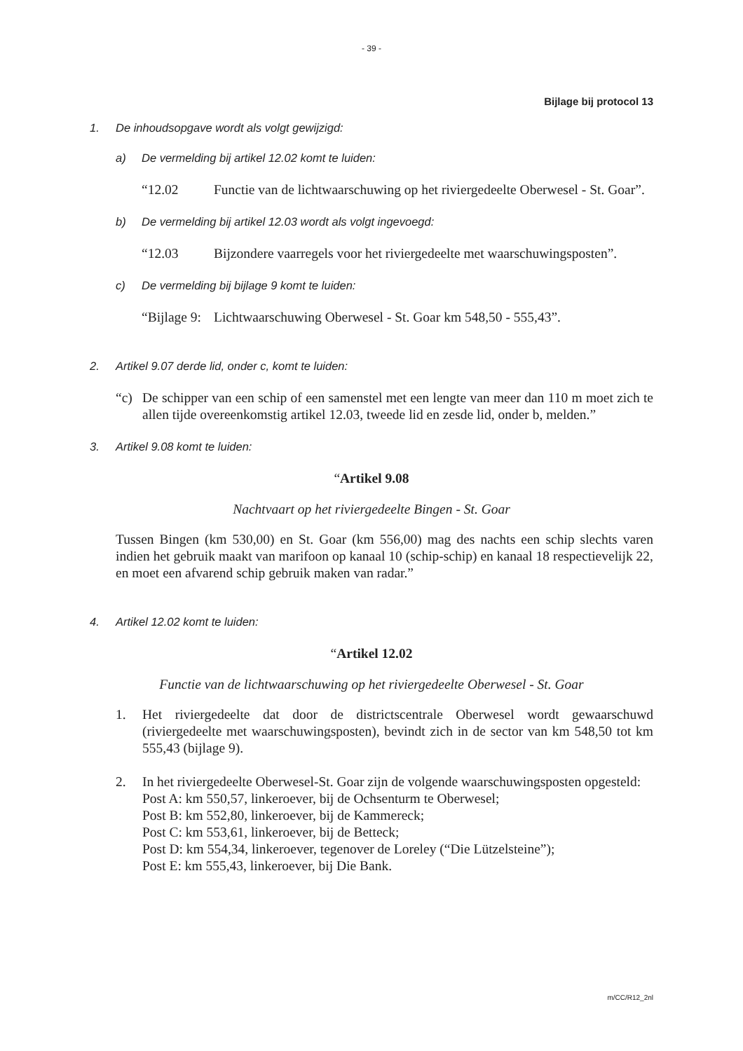- 39 -
Bijlage bij protocol 13
1. De inhoudsopgave wordt als volgt gewijzigd:
a) De vermelding bij artikel 12.02 komt te luiden:
“12.02 Functie van de lichtwaarschuwing op het riviergedeelte Oberwesel - St. Goar”.
b) De vermelding bij artikel 12.03 wordt als volgt ingevoegd:
“12.03 Bijzondere vaarregels voor het riviergedeelte met waarschuwingsposten”.
c) De vermelding bij bijlage 9 komt te luiden:
“Bijlage 9: Lichtwaarschuwing Oberwesel - St. Goar km 548,50 - 555,43”.
2. Artikel 9.07 derde lid, onder c, komt te luiden:
“c) De schipper van een schip of een samenstel met een lengte van meer dan 110 m moet zich te allen tijde overeenkomstig artikel 12.03, tweede lid en zesde lid, onder b, melden.”
3. Artikel 9.08 komt te luiden:
“Artikel 9.08
Nachtvaart op het riviergedeelte Bingen - St. Goar
Tussen Bingen (km 530,00) en St. Goar (km 556,00) mag des nachts een schip slechts varen indien het gebruik maakt van marifoon op kanaal 10 (schip-schip) en kanaal 18 respectievelijk 22, en moet een afvarend schip gebruik maken van radar.”
4. Artikel 12.02 komt te luiden:
“Artikel 12.02
Functie van de lichtwaarschuwing op het riviergedeelte Oberwesel - St. Goar
1. Het riviergedeelte dat door de districtscentrale Oberwesel wordt gewaarschuwd (riviergedeelte met waarschuwingsposten), bevindt zich in de sector van km 548,50 tot km 555,43 (bijlage 9).
2. In het riviergedeelte Oberwesel-St. Goar zijn de volgende waarschuwingsposten opgesteld:
Post A: km 550,57, linkeroever, bij de Ochsenturm te Oberwesel;
Post B: km 552,80, linkeroever, bij de Kammereck;
Post C: km 553,61, linkeroever, bij de Betteck;
Post D: km 554,34, linkeroever, tegenover de Loreley (“Die Lützelsteine”);
Post E: km 555,43, linkeroever, bij Die Bank.
m/CC/R12_2nl